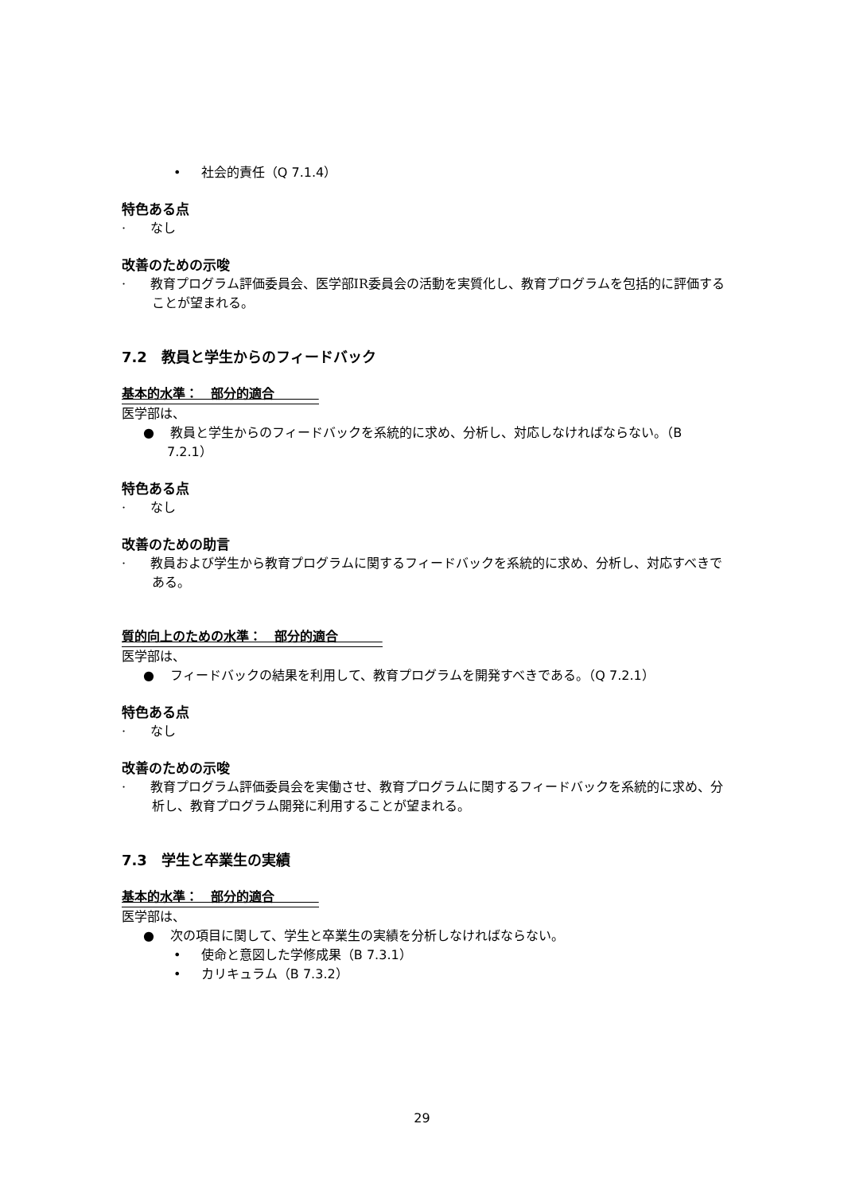• 社会的責任（Q 7.1.4）
特色ある点
· なし
改善のための示唆
· 教育プログラム評価委員会、医学部IR委員会の活動を実質化し、教育プログラムを包括的に評価することが望まれる。
7.2　教員と学生からのフィードバック
基本的水準：　部分的適合
医学部は、
● 教員と学生からのフィードバックを系統的に求め、分析し、対応しなければならない。（B 7.2.1）
特色ある点
· なし
改善のための助言
· 教員および学生から教育プログラムに関するフィードバックを系統的に求め、分析し、対応すべきである。
質的向上のための水準：　部分的適合
医学部は、
● フィードバックの結果を利用して、教育プログラムを開発すべきである。（Q 7.2.1）
特色ある点
· なし
改善のための示唆
· 教育プログラム評価委員会を実働させ、教育プログラムに関するフィードバックを系統的に求め、分析し、教育プログラム開発に利用することが望まれる。
7.3　学生と卒業生の実績
基本的水準：　部分的適合
医学部は、
● 次の項目に関して、学生と卒業生の実績を分析しなければならない。
• 使命と意図した学修成果（B 7.3.1）
• カリキュラム（B 7.3.2）
29